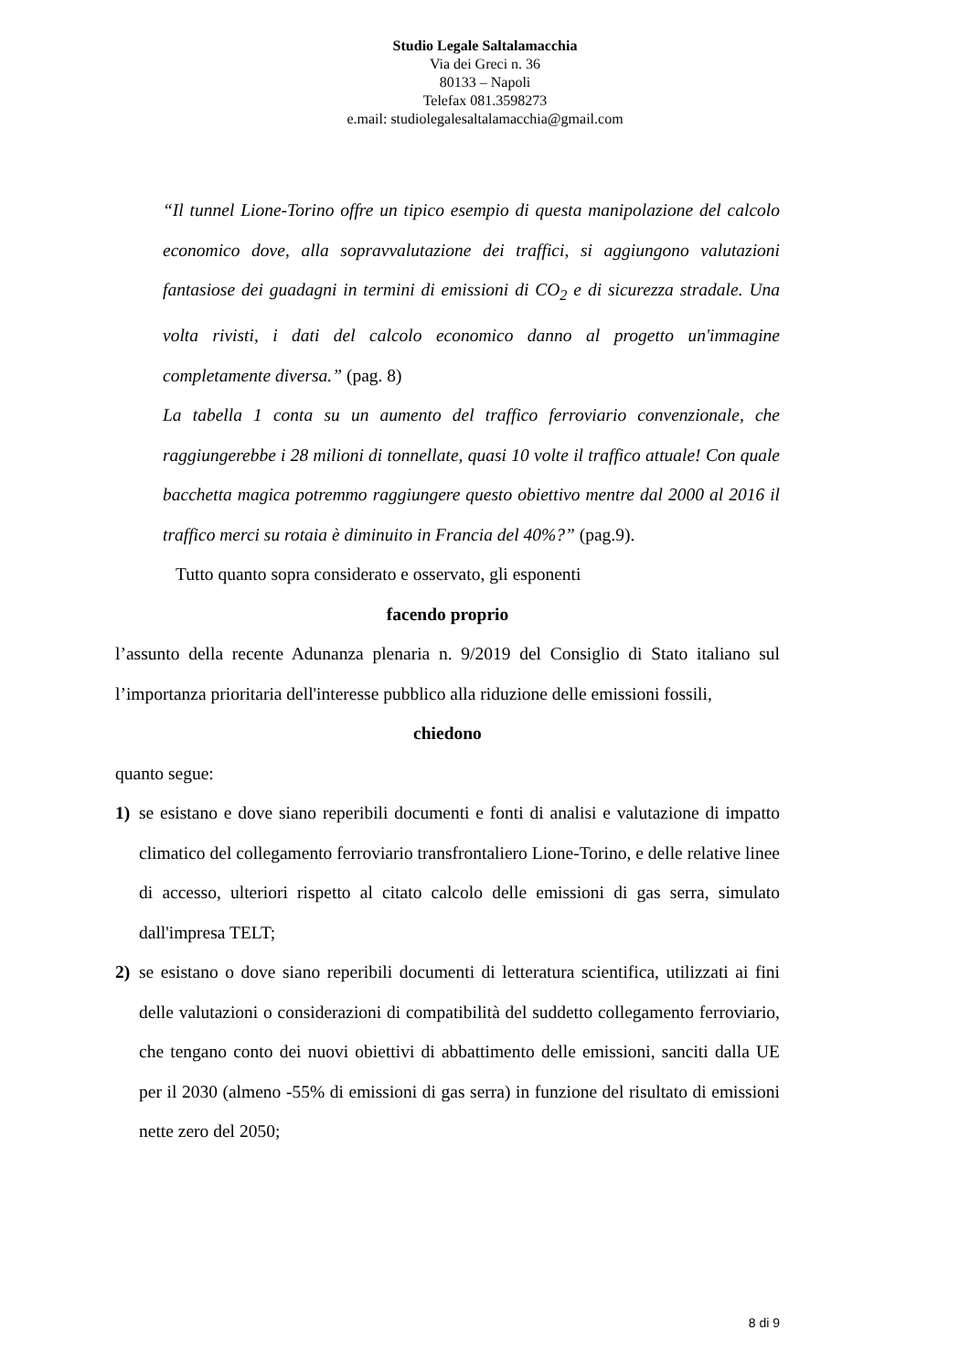Studio Legale Saltalamacchia
Via dei Greci n. 36
80133 – Napoli
Telefax 081.3598273
e.mail: studiolegalesaltalamacchia@gmail.com
“Il tunnel Lione-Torino offre un tipico esempio di questa manipolazione del calcolo economico dove, alla sopravvalutazione dei traffici, si aggiungono valutazioni fantasiose dei guadagni in termini di emissioni di CO<sub>2</sub> e di sicurezza stradale. Una volta rivisti, i dati del calcolo economico danno al progetto un'immagine completamente diversa.” (pag. 8)
La tabella 1 conta su un aumento del traffico ferroviario convenzionale, che raggiungerebbe i 28 milioni di tonnellate, quasi 10 volte il traffico attuale! Con quale bacchetta magica potremmo raggiungere questo obiettivo mentre dal 2000 al 2016 il traffico merci su rotaia è diminuito in Francia del 40%?” (pag.9).
Tutto quanto sopra considerato e osservato, gli esponenti
facendo proprio
l’assunto della recente Adunanza plenaria n. 9/2019 del Consiglio di Stato italiano sul l’importanza prioritaria dell'interesse pubblico alla riduzione delle emissioni fossili,
chiedono
quanto segue:
1) se esistano e dove siano reperibili documenti e fonti di analisi e valutazione di impatto climatico del collegamento ferroviario transfrontaliero Lione-Torino, e delle relative linee di accesso, ulteriori rispetto al citato calcolo delle emissioni di gas serra, simulato dall'impresa TELT;
2) se esistano o dove siano reperibili documenti di letteratura scientifica, utilizzati ai fini delle valutazioni o considerazioni di compatibilità del suddetto collegamento ferroviario, che tengano conto dei nuovi obiettivi di abbattimento delle emissioni, sanciti dalla UE per il 2030 (almeno -55% di emissioni di gas serra) in funzione del risultato di emissioni nette zero del 2050;
8 di 9